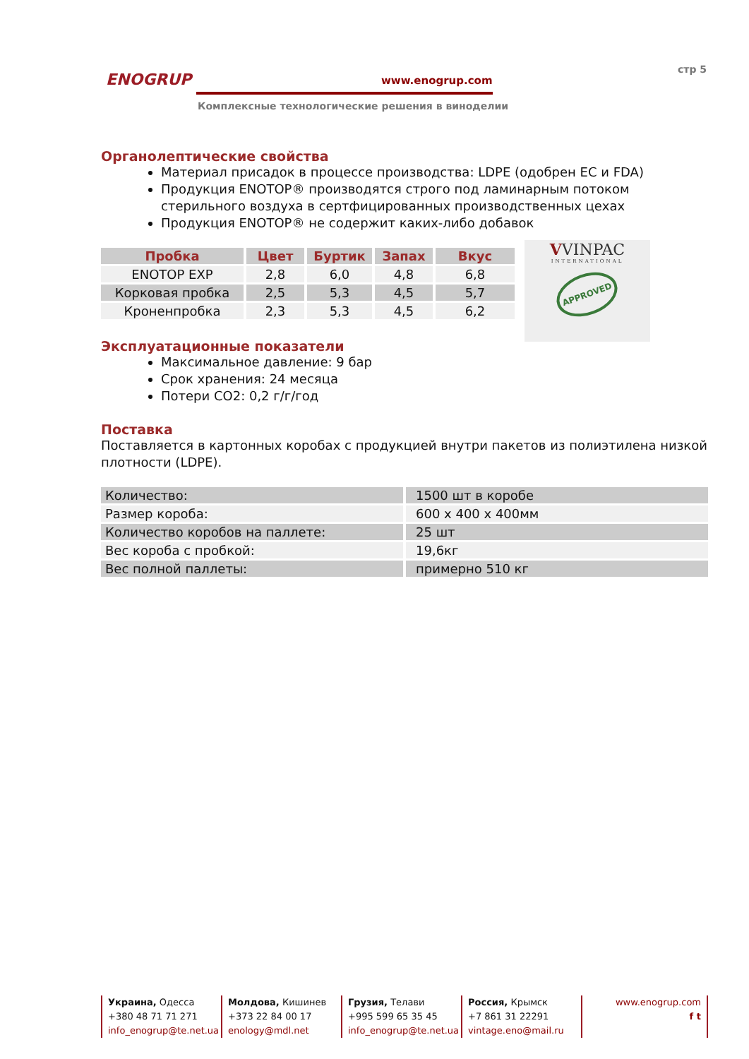ENOGRUP www.enogrup.com
Комплексные технологические решения в виноделии
стр 5
Органолептические свойства
Материал присадок в процессе производства: LDPE (одобрен ЕС и FDA)
Продукция ENOTOP® производятся строго под ламинарным потоком стерильного воздуха в сертфицированных производственных цехах
Продукция ENOTOP® не содержит каких-либо добавок
| Пробка | Цвет | Буртик | Запах | Вкус |
| --- | --- | --- | --- | --- |
| ENOTOP EXP | 2,8 | 6,0 | 4,8 | 6,8 |
| Корковая пробка | 2,5 | 5,3 | 4,5 | 5,7 |
| Кроненпробка | 2,3 | 5,3 | 4,5 | 6,2 |
VVINPAC
INTERNATIONAL
APPROVED
Эксплуатационные показатели
Максимальное давление: 9 бар
Срок хранения: 24 месяца
Потери CO2: 0,2 г/г/год
Поставка
Поставляется в картонных коробах с продукцией внутри пакетов из полиэтилена низкой плотности (LDPE).
| Количество: | 1500 шт в коробе |
| Размер короба: | 600 x 400 x 400мм |
| Количество коробов на паллете: | 25 шт |
| Вес короба с пробкой: | 19,6кг |
| Вес полной паллеты: | примерно 510 кг |
Украина, Одесса
+380 48 71 71 271
info_enogrup@te.net.ua
Молдова, Кишинев
+373 22 84 00 17
enology@mdl.net
Грузия, Телави
+995 599 65 35 45
info_enogrup@te.net.ua
Россия, Крымск
+7 861 31 22291
vintage.eno@mail.ru
www.enogrup.com
f t